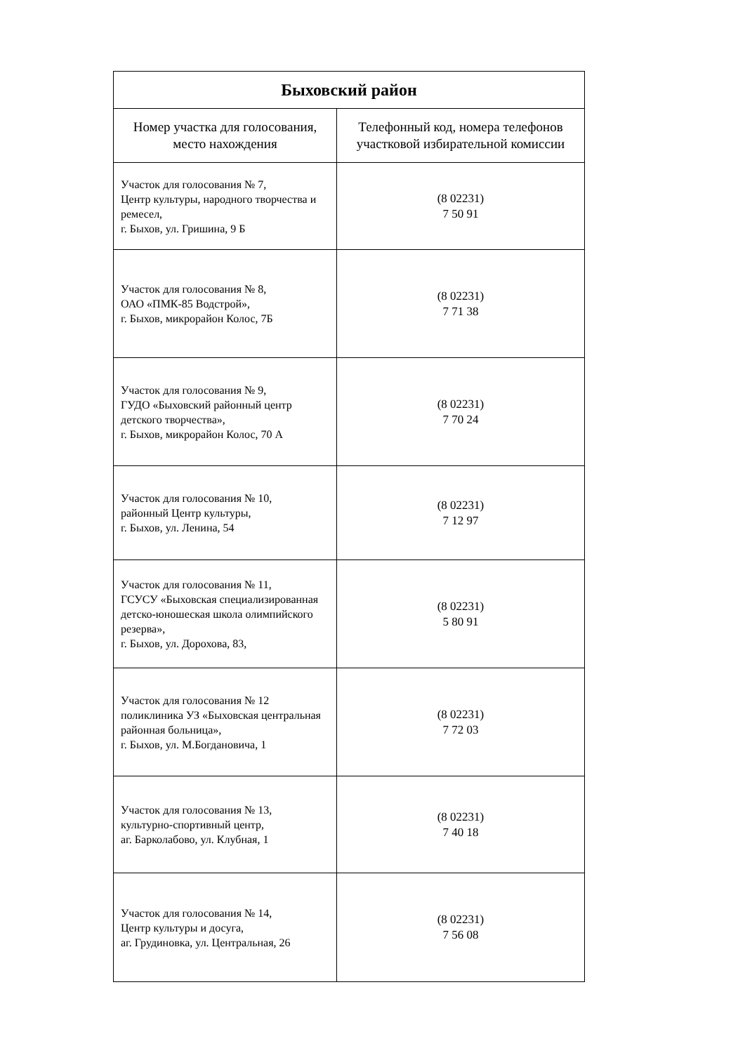| Быховский район | |
| --- | --- |
| Номер участка для голосования, место нахождения | Телефонный код, номера телефонов участковой избирательной комиссии |
| Участок для голосования № 7, Центр культуры, народного творчества и ремесел, г. Быхов, ул. Гришина, 9 Б | (8 02231) 7 50 91 |
| Участок для голосования № 8, ОАО «ПМК-85 Водстрой», г. Быхов, микрорайон Колос, 7Б | (8 02231) 7 71 38 |
| Участок для голосования № 9, ГУДО «Быховский районный центр детского творчества», г. Быхов, микрорайон Колос, 70 А | (8 02231) 7 70 24 |
| Участок для голосования № 10, районный Центр культуры, г. Быхов, ул. Ленина, 54 | (8 02231) 7 12 97 |
| Участок для голосования № 11, ГСУСУ «Быховская специализированная детско-юношеская школа олимпийского резерва», г. Быхов, ул. Дорохова, 83, | (8 02231) 5 80 91 |
| Участок для голосования № 12 поликлиника УЗ «Быховская центральная районная больница», г. Быхов, ул. М.Богдановича, 1 | (8 02231) 7 72 03 |
| Участок для голосования № 13, культурно-спортивный центр, аг. Барколабово, ул. Клубная, 1 | (8 02231) 7 40 18 |
| Участок для голосования № 14, Центр культуры и досуга, аг. Грудиновка, ул. Центральная, 26 | (8 02231) 7 56 08 |